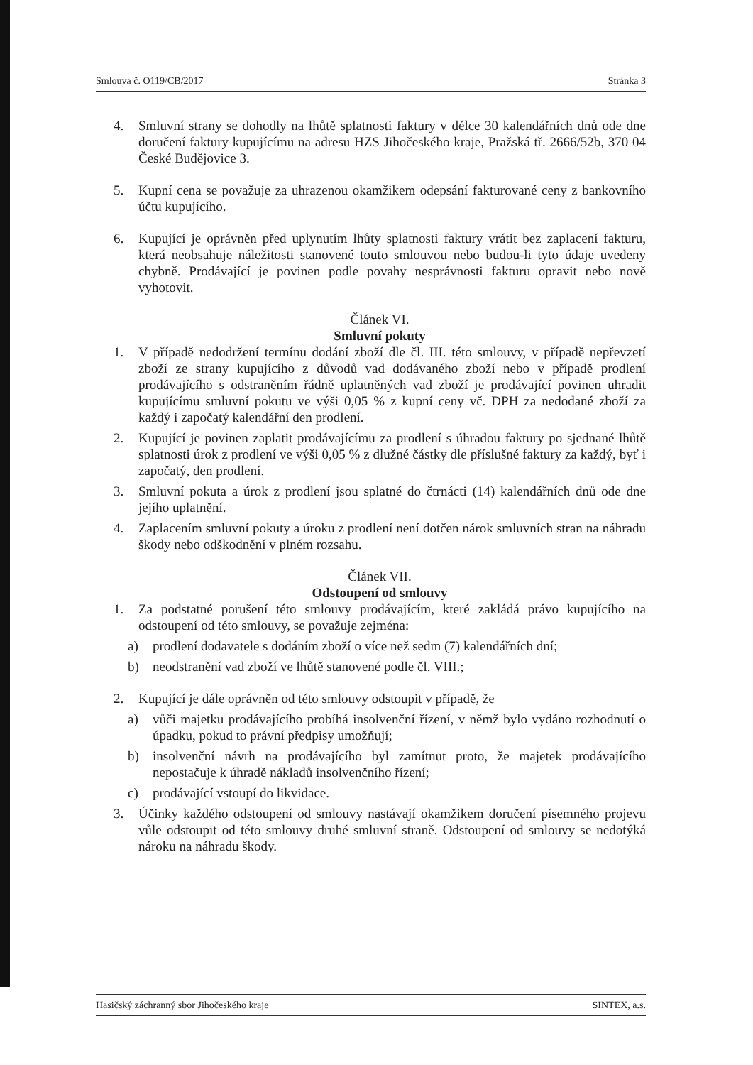Smlouva č. O119/CB/2017 Stránka 3
4. Smluvní strany se dohodly na lhůtě splatnosti faktury v délce 30 kalendářních dnů ode dne doručení faktury kupujícímu na adresu HZS Jihočeského kraje, Pražská tř. 2666/52b, 370 04 České Budějovice 3.
5. Kupní cena se považuje za uhrazenou okamžikem odepsání fakturované ceny z bankovního účtu kupujícího.
6. Kupující je oprávněn před uplynutím lhůty splatnosti faktury vrátit bez zaplacení fakturu, která neobsahuje náležitosti stanovené touto smlouvou nebo budou-li tyto údaje uvedeny chybně. Prodávající je povinen podle povahy nesprávnosti fakturu opravit nebo nově vyhotovit.
Článek VI.
Smluvní pokuty
1. V případě nedodržení termínu dodání zboží dle čl. III. této smlouvy, v případě nepřevzetí zboží ze strany kupujícího z důvodů vad dodávaného zboží nebo v případě prodlení prodávajícího s odstraněním řádně uplatněných vad zboží je prodávající povinen uhradit kupujícímu smluvní pokutu ve výši 0,05 % z kupní ceny vč. DPH za nedodané zboží za každý i započatý kalendářní den prodlení.
2. Kupující je povinen zaplatit prodávajícímu za prodlení s úhradou faktury po sjednané lhůtě splatnosti úrok z prodlení ve výši 0,05 % z dlužné částky dle příslušné faktury za každý, byť i započatý, den prodlení.
3. Smluvní pokuta a úrok z prodlení jsou splatné do čtrnácti (14) kalendářních dnů ode dne jejího uplatnění.
4. Zaplacením smluvní pokuty a úroku z prodlení není dotčen nárok smluvních stran na náhradu škody nebo odškodnění v plném rozsahu.
Článek VII.
Odstoupení od smlouvy
1. Za podstatné porušení této smlouvy prodávajícím, které zakládá právo kupujícího na odstoupení od této smlouvy, se považuje zejména:
a) prodlení dodavatele s dodáním zboží o více než sedm (7) kalendářních dní;
b) neodstranění vad zboží ve lhůtě stanovené podle čl. VIII.;
2. Kupující je dále oprávněn od této smlouvy odstoupit v případě, že
a) vůči majetku prodávajícího probíhá insolvenční řízení, v němž bylo vydáno rozhodnutí o úpadku, pokud to právní předpisy umožňují;
b) insolvenční návrh na prodávajícího byl zamítnut proto, že majetek prodávajícího nepostačuje k úhradě nákladů insolvenčního řízení;
c) prodávající vstoupí do likvidace.
3. Účinky každého odstoupení od smlouvy nastávají okamžikem doručení písemného projevu vůle odstoupit od této smlouvy druhé smluvní straně. Odstoupení od smlouvy se nedotýká nároku na náhradu škody.
Hasičský záchranný sbor Jihočeského kraje SINTEX, a.s.